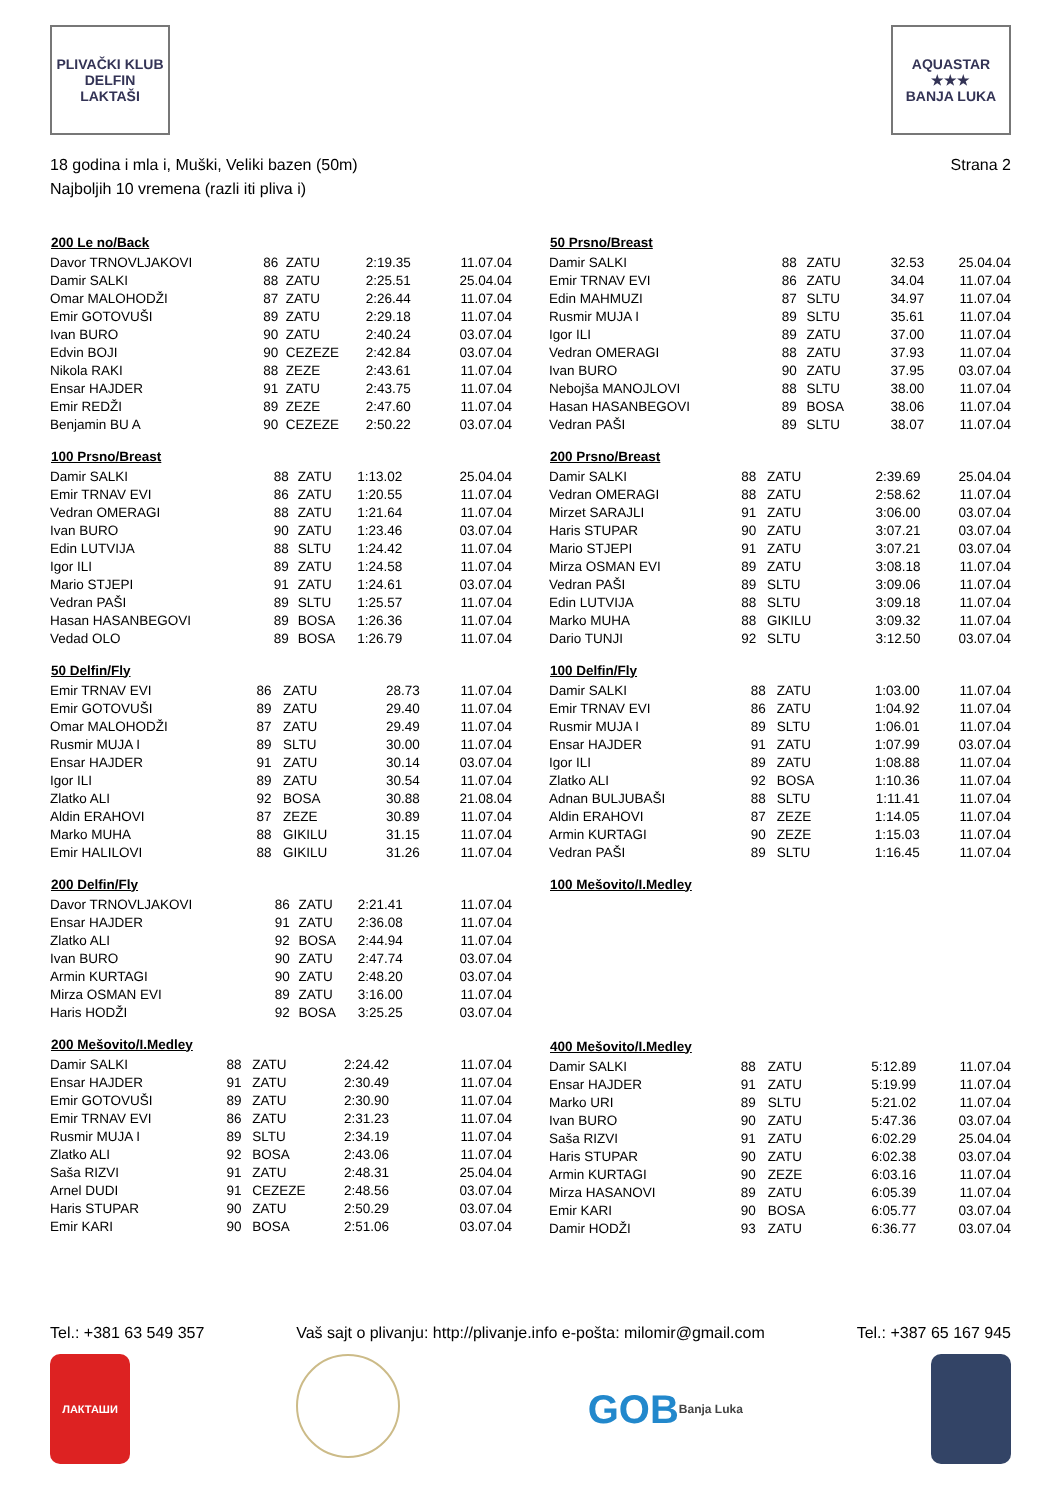PLIVAČKI KLUB
DELFIN
LAKTAŠI
AQUASTAR
★★★
BANJA LUKA
18 godina i mla i, Muški, Veliki bazen (50m)
Najboljih 10 vremena (razli iti pliva i)
Strana 2
| 200 Le no/Back | | | | |
| --- | --- | --- | --- | --- |
| Davor TRNOVLJAKOVI | 86 | ZATU | 2:19.35 | 11.07.04 |
| Damir SALKI | 88 | ZATU | 2:25.51 | 25.04.04 |
| Omar MALOHODŽI | 87 | ZATU | 2:26.44 | 11.07.04 |
| Emir GOTOVUŠI | 89 | ZATU | 2:29.18 | 11.07.04 |
| Ivan BURO | 90 | ZATU | 2:40.24 | 03.07.04 |
| Edvin BOJI | 90 | CEZEZE | 2:42.84 | 03.07.04 |
| Nikola RAKI | 88 | ZEZE | 2:43.61 | 11.07.04 |
| Ensar HAJDER | 91 | ZATU | 2:43.75 | 11.07.04 |
| Emir REDŽI | 89 | ZEZE | 2:47.60 | 11.07.04 |
| Benjamin BU A | 90 | CEZEZE | 2:50.22 | 03.07.04 |
| 100 Prsno/Breast | | | | |
| --- | --- | --- | --- | --- |
| Damir SALKI | 88 | ZATU | 1:13.02 | 25.04.04 |
| Emir TRNAV EVI | 86 | ZATU | 1:20.55 | 11.07.04 |
| Vedran OMERAGI | 88 | ZATU | 1:21.64 | 11.07.04 |
| Ivan BURO | 90 | ZATU | 1:23.46 | 03.07.04 |
| Edin LUTVIJA | 88 | SLTU | 1:24.42 | 11.07.04 |
| Igor ILI | 89 | ZATU | 1:24.58 | 11.07.04 |
| Mario STJEPI | 91 | ZATU | 1:24.61 | 03.07.04 |
| Vedran PAŠI | 89 | SLTU | 1:25.57 | 11.07.04 |
| Hasan HASANBEGOVI | 89 | BOSA | 1:26.36 | 11.07.04 |
| Vedad OLO | 89 | BOSA | 1:26.79 | 11.07.04 |
| 50 Delfin/Fly | | | | |
| --- | --- | --- | --- | --- |
| Emir TRNAV EVI | 86 | ZATU | 28.73 | 11.07.04 |
| Emir GOTOVUŠI | 89 | ZATU | 29.40 | 11.07.04 |
| Omar MALOHODŽI | 87 | ZATU | 29.49 | 11.07.04 |
| Rusmir MUJA I | 89 | SLTU | 30.00 | 11.07.04 |
| Ensar HAJDER | 91 | ZATU | 30.14 | 03.07.04 |
| Igor ILI | 89 | ZATU | 30.54 | 11.07.04 |
| Zlatko ALI | 92 | BOSA | 30.88 | 21.08.04 |
| Aldin ERAHOVI | 87 | ZEZE | 30.89 | 11.07.04 |
| Marko MUHA | 88 | GIKILU | 31.15 | 11.07.04 |
| Emir HALILOVI | 88 | GIKILU | 31.26 | 11.07.04 |
| 200 Delfin/Fly | | | | |
| --- | --- | --- | --- | --- |
| Davor TRNOVLJAKOVI | 86 | ZATU | 2:21.41 | 11.07.04 |
| Ensar HAJDER | 91 | ZATU | 2:36.08 | 11.07.04 |
| Zlatko ALI | 92 | BOSA | 2:44.94 | 11.07.04 |
| Ivan BURO | 90 | ZATU | 2:47.74 | 03.07.04 |
| Armin KURTAGI | 90 | ZATU | 2:48.20 | 03.07.04 |
| Mirza OSMAN EVI | 89 | ZATU | 3:16.00 | 11.07.04 |
| Haris HODŽI | 92 | BOSA | 3:25.25 | 03.07.04 |
| 200 Mešovito/I.Medley | | | | |
| --- | --- | --- | --- | --- |
| Damir SALKI | 88 | ZATU | 2:24.42 | 11.07.04 |
| Ensar HAJDER | 91 | ZATU | 2:30.49 | 11.07.04 |
| Emir GOTOVUŠI | 89 | ZATU | 2:30.90 | 11.07.04 |
| Emir TRNAV EVI | 86 | ZATU | 2:31.23 | 11.07.04 |
| Rusmir MUJA I | 89 | SLTU | 2:34.19 | 11.07.04 |
| Zlatko ALI | 92 | BOSA | 2:43.06 | 11.07.04 |
| Saša RIZVI | 91 | ZATU | 2:48.31 | 25.04.04 |
| Arnel DUDI | 91 | CEZEZE | 2:48.56 | 03.07.04 |
| Haris STUPAR | 90 | ZATU | 2:50.29 | 03.07.04 |
| Emir KARI | 90 | BOSA | 2:51.06 | 03.07.04 |
| 50 Prsno/Breast | | | | |
| --- | --- | --- | --- | --- |
| Damir SALKI | 88 | ZATU | 32.53 | 25.04.04 |
| Emir TRNAV EVI | 86 | ZATU | 34.04 | 11.07.04 |
| Edin MAHMUZI | 87 | SLTU | 34.97 | 11.07.04 |
| Rusmir MUJA I | 89 | SLTU | 35.61 | 11.07.04 |
| Igor ILI | 89 | ZATU | 37.00 | 11.07.04 |
| Vedran OMERAGI | 88 | ZATU | 37.93 | 11.07.04 |
| Ivan BURO | 90 | ZATU | 37.95 | 03.07.04 |
| Nebojša MANOJLOVI | 88 | SLTU | 38.00 | 11.07.04 |
| Hasan HASANBEGOVI | 89 | BOSA | 38.06 | 11.07.04 |
| Vedran PAŠI | 89 | SLTU | 38.07 | 11.07.04 |
| 200 Prsno/Breast | | | | |
| --- | --- | --- | --- | --- |
| Damir SALKI | 88 | ZATU | 2:39.69 | 25.04.04 |
| Vedran OMERAGI | 88 | ZATU | 2:58.62 | 11.07.04 |
| Mirzet SARAJLI | 91 | ZATU | 3:06.00 | 03.07.04 |
| Haris STUPAR | 90 | ZATU | 3:07.21 | 03.07.04 |
| Mario STJEPI | 91 | ZATU | 3:07.21 | 03.07.04 |
| Mirza OSMAN EVI | 89 | ZATU | 3:08.18 | 11.07.04 |
| Vedran PAŠI | 89 | SLTU | 3:09.06 | 11.07.04 |
| Edin LUTVIJA | 88 | SLTU | 3:09.18 | 11.07.04 |
| Marko MUHA | 88 | GIKILU | 3:09.32 | 11.07.04 |
| Dario TUNJI | 92 | SLTU | 3:12.50 | 03.07.04 |
| 100 Delfin/Fly | | | | |
| --- | --- | --- | --- | --- |
| Damir SALKI | 88 | ZATU | 1:03.00 | 11.07.04 |
| Emir TRNAV EVI | 86 | ZATU | 1:04.92 | 11.07.04 |
| Rusmir MUJA I | 89 | SLTU | 1:06.01 | 11.07.04 |
| Ensar HAJDER | 91 | ZATU | 1:07.99 | 03.07.04 |
| Igor ILI | 89 | ZATU | 1:08.88 | 11.07.04 |
| Zlatko ALI | 92 | BOSA | 1:10.36 | 11.07.04 |
| Adnan BULJUBAŠI | 88 | SLTU | 1:11.41 | 11.07.04 |
| Aldin ERAHOVI | 87 | ZEZE | 1:14.05 | 11.07.04 |
| Armin KURTAGI | 90 | ZEZE | 1:15.03 | 11.07.04 |
| Vedran PAŠI | 89 | SLTU | 1:16.45 | 11.07.04 |
| 100 Mešovito/I.Medley |
| --- |
| 400 Mešovito/I.Medley | | | | |
| --- | --- | --- | --- | --- |
| Damir SALKI | 88 | ZATU | 5:12.89 | 11.07.04 |
| Ensar HAJDER | 91 | ZATU | 5:19.99 | 11.07.04 |
| Marko URI | 89 | SLTU | 5:21.02 | 11.07.04 |
| Ivan BURO | 90 | ZATU | 5:47.36 | 03.07.04 |
| Saša RIZVI | 91 | ZATU | 6:02.29 | 25.04.04 |
| Haris STUPAR | 90 | ZATU | 6:02.38 | 03.07.04 |
| Armin KURTAGI | 90 | ZEZE | 6:03.16 | 11.07.04 |
| Mirza HASANOVI | 89 | ZATU | 6:05.39 | 11.07.04 |
| Emir KARI | 90 | BOSA | 6:05.77 | 03.07.04 |
| Damir HODŽI | 93 | ZATU | 6:36.77 | 03.07.04 |
Tel.: +381 63 549 357 Vaš sajt o plivanju: http://plivanje.info e-pošta: milomir@gmail.com Tel.: +387 65 167 945
ЛАКТАШИ
GOB
Banja Luka